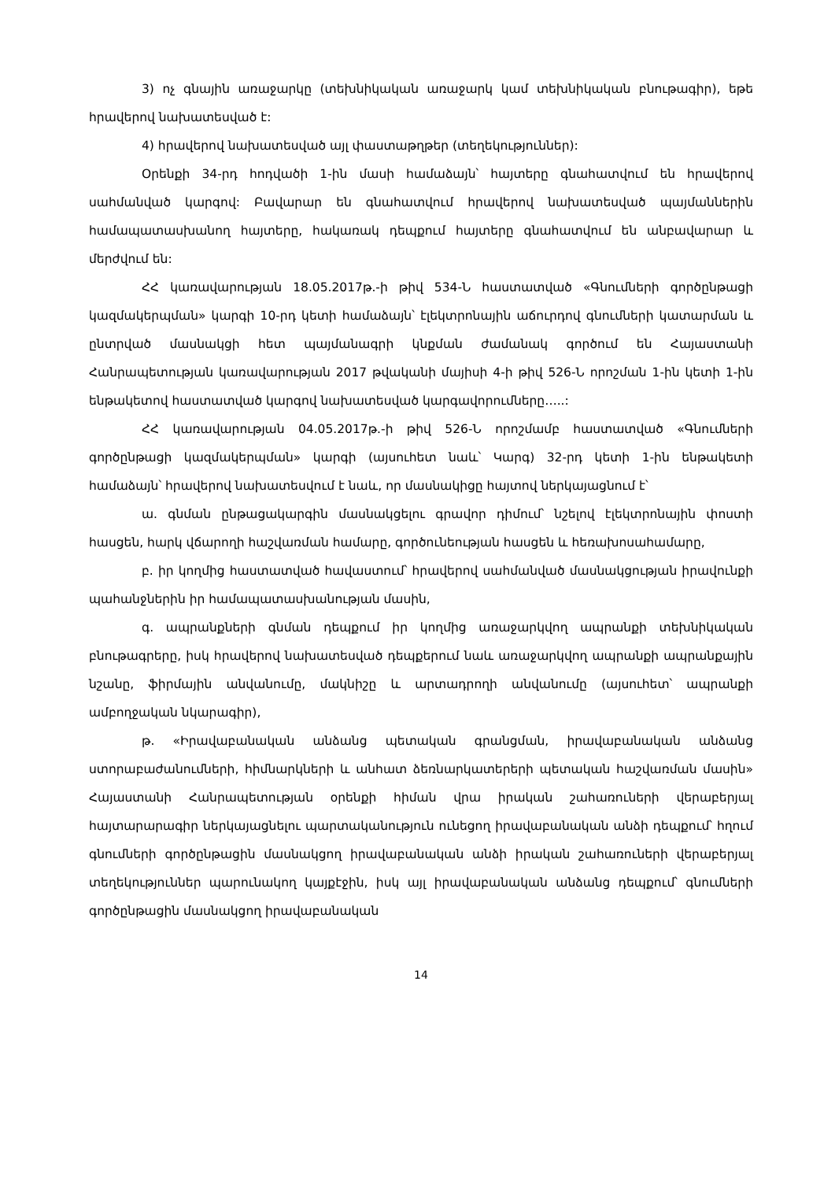3) ոչ գնային առաջարկը (տեխնիկական առաջարկ կամ տեխնիկական բնութագիր), եթե հրավերով նախատեսված է:
4) հրավերով նախատեսված այլ փաստաթղթեր (տեղեկություններ):
Օրենքի 34-րդ հոդվածի 1-ին մասի համաձայն՝ հայտերը գնահատվում են հրավերով սահմանված կարգով: Բավարար են գնահատվում հրավերով նախատեսված պայմաններին համապատասխանող հայտերը, հակառակ դեպքում հայտերը գնահատվում են անբավարար և մերժվում են:
ՀՀ կառավարության 18.05.2017թ.-ի թիվ 534-Ն հաստատված «Գնումների գործընթացի կազմակերպման» կարգի 10-րդ կետի համաձայն՝ էլեկտրոնային աճուրդով գնումների կատարման և ընտրված մասնակցի հետ պայմանագրի կնքման ժամանակ գործում են Հայաստանի Հանրապետության կառավարության 2017 թվականի մայիսի 4-ի թիվ 526-Ն որոշման 1-ին կետի 1-ին ենթակետով հաստատված կարգով նախատեսված կարգավորումները…..:
ՀՀ կառավարության 04.05.2017թ.-ի թիվ 526-Ն որոշմամբ հաստատված «Գնումների գործընթացի կազմակերպման» կարգի (այսուհետ նաև՝ Կարգ) 32-րդ կետի 1-ին ենթակետի համաձայն՝ հրավերով նախատեսվում է նաև, որ մասնակիցը հայտով ներկայացնում է՝
ա. գնման ընթացակարգին մասնակցելու գրավոր դիմում՝ նշելով էլեկտրոնային փոստի հասցեն, հարկ վճարողի հաշվառման համարը, գործունեության հասցեն և հեռախոսահամարը,
բ. իր կողմից հաստատված հավաստում՝ հրավերով սահմանված մասնակցության իրավունքի պահանջներին իր համապատասխանության մասին,
գ. ապրանքների գնման դեպքում իր կողմից առաջարկվող ապրանքի տեխնիկական բնութագրերը, իսկ հրավերով նախատեսված դեպքերում նաև առաջարկվող ապրանքի ապրանքային նշանը, ֆիրմային անվանումը, մակնիշը և արտադրողի անվանումը (այսուհետ՝ ապրանքի ամբողջական նկարագիր),
թ. «Իրավաբանական անձանց պետական գրանցման, իրավաբանական անձանց ստորաբաժանումների, հիմնարկների և անհատ ձեռնարկատերերի պետական հաշվառման մասին» Հայաստանի Հանրապետության օրենքի հիման վրա իրական շահառուների վերաբերյալ հայտարարագիր ներկայացնելու պարտականություն ունեցող իրավաբանական անձի դեպքում՝ հղում գնումների գործընթացին մասնակցող իրավաբանական անձի իրական շահառուների վերաբերյալ տեղեկություններ պարունակող կայքէջին, իսկ այլ իրավաբանական անձանց դեպքում՝ գնումների գործընթացին մասնակցող իրավաբանական
14